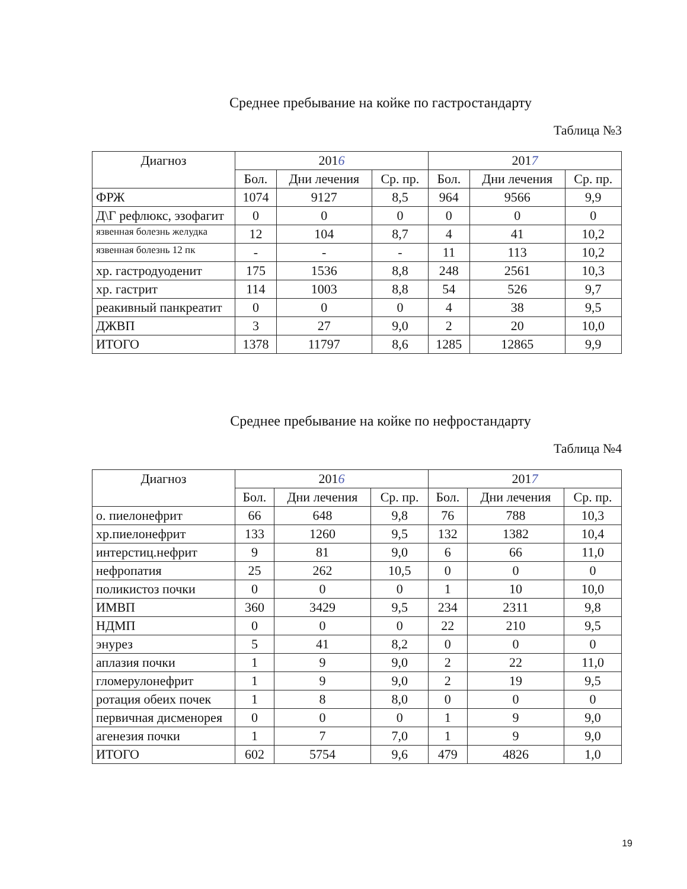Среднее пребывание на койке по гастростандарту
Таблица №3
| Диагноз | 201 6 | | | 201 7 | | |
| --- | --- | --- | --- | --- | --- | --- |
| | Бол. | Дни лечения | Ср. пр. | Бол. | Дни лечения | Ср. пр. |
| ФРЖ | 1074 | 9127 | 8,5 | 964 | 9566 | 9,9 |
| Д\Г рефлюкс, эзофагит | 0 | 0 | 0 | 0 | 0 | 0 |
| язвенная болезнь желудка | 12 | 104 | 8,7 | 4 | 41 | 10,2 |
| язвенная болезнь 12 пк | - | - | - | 11 | 113 | 10,2 |
| хр. гастродуоденит | 175 | 1536 | 8,8 | 248 | 2561 | 10,3 |
| хр. гастрит | 114 | 1003 | 8,8 | 54 | 526 | 9,7 |
| реакивный панкреатит | 0 | 0 | 0 | 4 | 38 | 9,5 |
| ДЖВП | 3 | 27 | 9,0 | 2 | 20 | 10,0 |
| ИТОГО | 1378 | 11797 | 8,6 | 1285 | 12865 | 9,9 |
Среднее пребывание на койке по нефростандарту
Таблица №4
| Диагноз | 201 6 | | | 201 7 | | |
| --- | --- | --- | --- | --- | --- | --- |
| | Бол. | Дни лечения | Ср. пр. | Бол. | Дни лечения | Ср. пр. |
| о. пиелонефрит | 66 | 648 | 9,8 | 76 | 788 | 10,3 |
| хр.пиелонефрит | 133 | 1260 | 9,5 | 132 | 1382 | 10,4 |
| интерстиц.нефрит | 9 | 81 | 9,0 | 6 | 66 | 11,0 |
| нефропатия | 25 | 262 | 10,5 | 0 | 0 | 0 |
| поликистоз почки | 0 | 0 | 0 | 1 | 10 | 10,0 |
| ИМВП | 360 | 3429 | 9,5 | 234 | 2311 | 9,8 |
| НДМП | 0 | 0 | 0 | 22 | 210 | 9,5 |
| энурез | 5 | 41 | 8,2 | 0 | 0 | 0 |
| аплазия почки | 1 | 9 | 9,0 | 2 | 22 | 11,0 |
| гломерулонефрит | 1 | 9 | 9,0 | 2 | 19 | 9,5 |
| ротация обеих почек | 1 | 8 | 8,0 | 0 | 0 | 0 |
| первичная дисменорея | 0 | 0 | 0 | 1 | 9 | 9,0 |
| агенезия почки | 1 | 7 | 7,0 | 1 | 9 | 9,0 |
| ИТОГО | 602 | 5754 | 9,6 | 479 | 4826 | 1,0 |
19